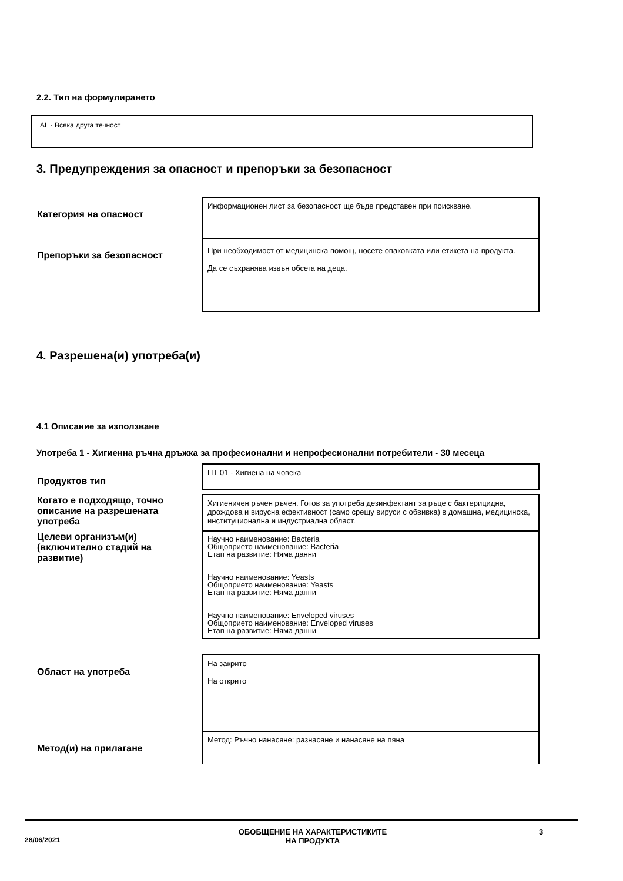2.2. Тип на формулирането
AL - Всяка друга течност
3. Предупреждения за опасност и препоръки за безопасност
| Категория на опасност | Информационен лист за безопасност ще бъде представен при поискване. |
| Препоръки за безопасност | При необходимост от медицинска помощ, носете опаковката или етикета на продукта. Да се съхранява извън обсега на деца. |
4. Разрешена(и) употреба(и)
4.1 Описание за използване
Употреба 1 - Хигиенна ръчна дръжка за професионални и непрофесионални потребители - 30 месеца
| Продуктов тип | ПТ 01 - Хигиена на човека |
| Когато е подходящо, точно описание на разрешената употреба | Хигиеничен ръчен ръчен. Готов за употреба дезинфектант за ръце с бактерицидна, дрождова и вирусна ефективност (само срещу вируси с обвивка) в домашна, медицинска, институционална и индустриална област. |
| Целеви организъм(и) (включително стадий на развитие) | Научно наименование: Bacteria Общоприето наименование: Bacteria Етап на развитие: Няма данни Научно наименование: Yeasts Общоприето наименование: Yeasts Етап на развитие: Няма данни Научно наименование: Enveloped viruses Общоприето наименование: Enveloped viruses Етап на развитие: Няма данни |
| Област на употреба | На закрито На открито |
| Метод(и) на прилагане | Метод: Ръчно нанасяне: разнасяне и нанасяне на пяна |
28/06/2021
ОБОБЩЕНИЕ НА ХАРАКТЕРИСТИКИТЕ
НА ПРОДУКТА
3